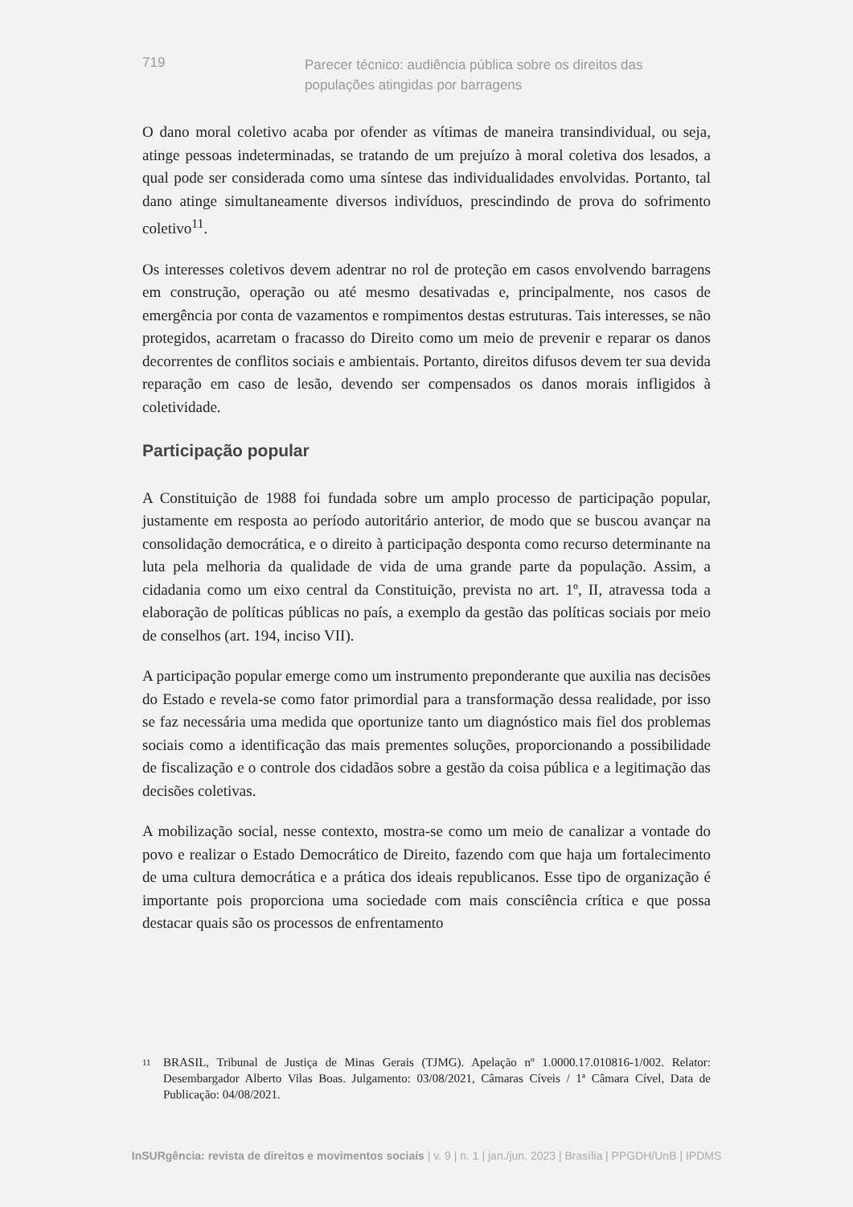719
Parecer técnico: audiência pública sobre os direitos das populações atingidas por barragens
O dano moral coletivo acaba por ofender as vítimas de maneira transindividual, ou seja, atinge pessoas indeterminadas, se tratando de um prejuízo à moral coletiva dos lesados, a qual pode ser considerada como uma síntese das individualidades envolvidas. Portanto, tal dano atinge simultaneamente diversos indivíduos, prescindindo de prova do sofrimento coletivo<sup>11</sup>.
Os interesses coletivos devem adentrar no rol de proteção em casos envolvendo barragens em construção, operação ou até mesmo desativadas e, principalmente, nos casos de emergência por conta de vazamentos e rompimentos destas estruturas. Tais interesses, se não protegidos, acarretam o fracasso do Direito como um meio de prevenir e reparar os danos decorrentes de conflitos sociais e ambientais. Portanto, direitos difusos devem ter sua devida reparação em caso de lesão, devendo ser compensados os danos morais infligidos à coletividade.
Participação popular
A Constituição de 1988 foi fundada sobre um amplo processo de participação popular, justamente em resposta ao período autoritário anterior, de modo que se buscou avançar na consolidação democrática, e o direito à participação desponta como recurso determinante na luta pela melhoria da qualidade de vida de uma grande parte da população. Assim, a cidadania como um eixo central da Constituição, prevista no art. 1º, II, atravessa toda a elaboração de políticas públicas no país, a exemplo da gestão das políticas sociais por meio de conselhos (art. 194, inciso VII).
A participação popular emerge como um instrumento preponderante que auxilia nas decisões do Estado e revela-se como fator primordial para a transformação dessa realidade, por isso se faz necessária uma medida que oportunize tanto um diagnóstico mais fiel dos problemas sociais como a identificação das mais prementes soluções, proporcionando a possibilidade de fiscalização e o controle dos cidadãos sobre a gestão da coisa pública e a legitimação das decisões coletivas.
A mobilização social, nesse contexto, mostra-se como um meio de canalizar a vontade do povo e realizar o Estado Democrático de Direito, fazendo com que haja um fortalecimento de uma cultura democrática e a prática dos ideais republicanos. Esse tipo de organização é importante pois proporciona uma sociedade com mais consciência crítica e que possa destacar quais são os processos de enfrentamento
11
BRASIL, Tribunal de Justiça de Minas Gerais (TJMG). Apelação nº 1.0000.17.010816-1/002. Relator: Desembargador Alberto Vilas Boas. Julgamento: 03/08/2021, Câmaras Cíveis / 1ª Câmara Cível, Data de Publicação: 04/08/2021.
InSURgência: revista de direitos e movimentos sociais | v. 9 | n. 1 | jan./jun. 2023 | Brasília | PPGDH/UnB | IPDMS